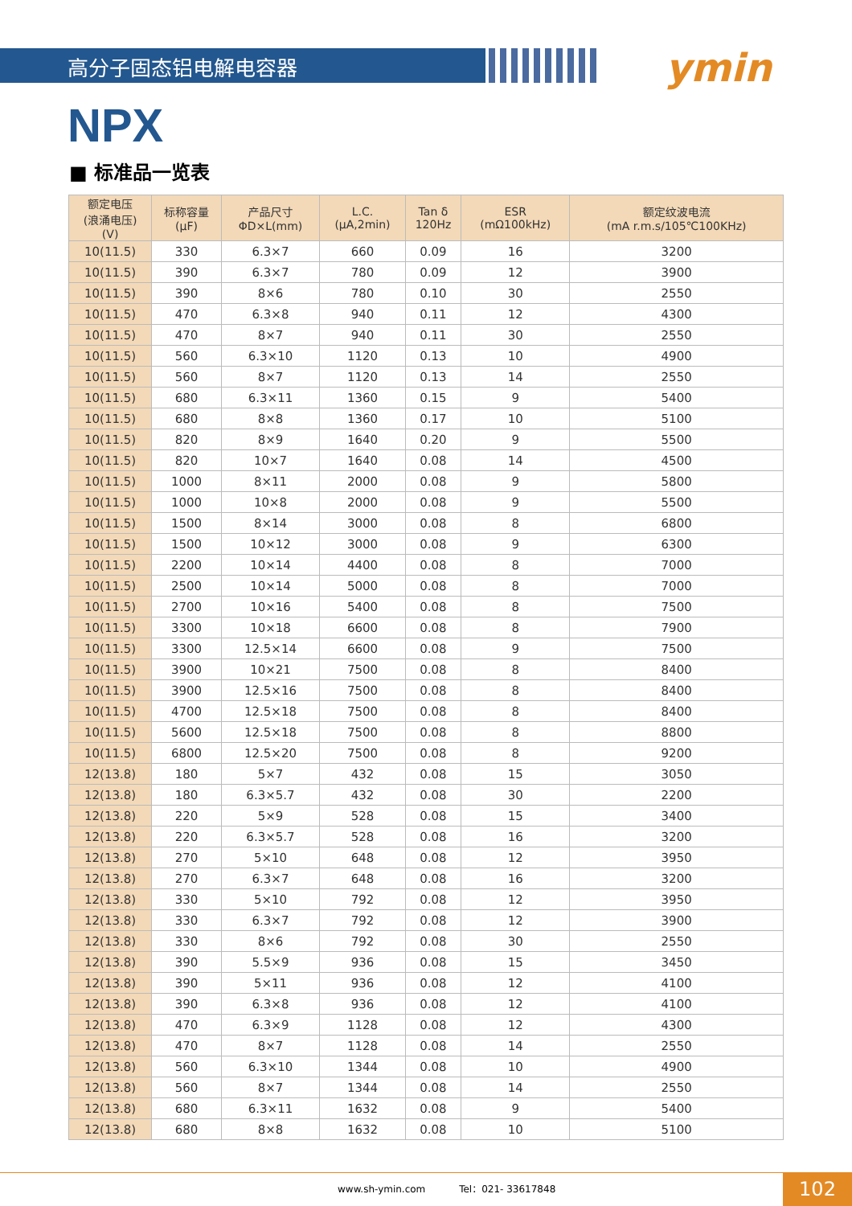高分子固态铝电解电容器
ymin
NPX
■ 标准品一览表
| 额定电压 (浪涌电压) (V) | 标称容量 (μF) | 产品尺寸 ΦD×L(mm) | L.C. (μA,2min) | Tan δ 120Hz | ESR (mΩ100kHz) | 额定纹波电流 (mA r.m.s/105℃100KHz) |
| --- | --- | --- | --- | --- | --- | --- |
| 10(11.5) | 330 | 6.3×7 | 660 | 0.09 | 16 | 3200 |
| 10(11.5) | 390 | 6.3×7 | 780 | 0.09 | 12 | 3900 |
| 10(11.5) | 390 | 8×6 | 780 | 0.10 | 30 | 2550 |
| 10(11.5) | 470 | 6.3×8 | 940 | 0.11 | 12 | 4300 |
| 10(11.5) | 470 | 8×7 | 940 | 0.11 | 30 | 2550 |
| 10(11.5) | 560 | 6.3×10 | 1120 | 0.13 | 10 | 4900 |
| 10(11.5) | 560 | 8×7 | 1120 | 0.13 | 14 | 2550 |
| 10(11.5) | 680 | 6.3×11 | 1360 | 0.15 | 9 | 5400 |
| 10(11.5) | 680 | 8×8 | 1360 | 0.17 | 10 | 5100 |
| 10(11.5) | 820 | 8×9 | 1640 | 0.20 | 9 | 5500 |
| 10(11.5) | 820 | 10×7 | 1640 | 0.08 | 14 | 4500 |
| 10(11.5) | 1000 | 8×11 | 2000 | 0.08 | 9 | 5800 |
| 10(11.5) | 1000 | 10×8 | 2000 | 0.08 | 9 | 5500 |
| 10(11.5) | 1500 | 8×14 | 3000 | 0.08 | 8 | 6800 |
| 10(11.5) | 1500 | 10×12 | 3000 | 0.08 | 9 | 6300 |
| 10(11.5) | 2200 | 10×14 | 4400 | 0.08 | 8 | 7000 |
| 10(11.5) | 2500 | 10×14 | 5000 | 0.08 | 8 | 7000 |
| 10(11.5) | 2700 | 10×16 | 5400 | 0.08 | 8 | 7500 |
| 10(11.5) | 3300 | 10×18 | 6600 | 0.08 | 8 | 7900 |
| 10(11.5) | 3300 | 12.5×14 | 6600 | 0.08 | 9 | 7500 |
| 10(11.5) | 3900 | 10×21 | 7500 | 0.08 | 8 | 8400 |
| 10(11.5) | 3900 | 12.5×16 | 7500 | 0.08 | 8 | 8400 |
| 10(11.5) | 4700 | 12.5×18 | 7500 | 0.08 | 8 | 8400 |
| 10(11.5) | 5600 | 12.5×18 | 7500 | 0.08 | 8 | 8800 |
| 10(11.5) | 6800 | 12.5×20 | 7500 | 0.08 | 8 | 9200 |
| 12(13.8) | 180 | 5×7 | 432 | 0.08 | 15 | 3050 |
| 12(13.8) | 180 | 6.3×5.7 | 432 | 0.08 | 30 | 2200 |
| 12(13.8) | 220 | 5×9 | 528 | 0.08 | 15 | 3400 |
| 12(13.8) | 220 | 6.3×5.7 | 528 | 0.08 | 16 | 3200 |
| 12(13.8) | 270 | 5×10 | 648 | 0.08 | 12 | 3950 |
| 12(13.8) | 270 | 6.3×7 | 648 | 0.08 | 16 | 3200 |
| 12(13.8) | 330 | 5×10 | 792 | 0.08 | 12 | 3950 |
| 12(13.8) | 330 | 6.3×7 | 792 | 0.08 | 12 | 3900 |
| 12(13.8) | 330 | 8×6 | 792 | 0.08 | 30 | 2550 |
| 12(13.8) | 390 | 5.5×9 | 936 | 0.08 | 15 | 3450 |
| 12(13.8) | 390 | 5×11 | 936 | 0.08 | 12 | 4100 |
| 12(13.8) | 390 | 6.3×8 | 936 | 0.08 | 12 | 4100 |
| 12(13.8) | 470 | 6.3×9 | 1128 | 0.08 | 12 | 4300 |
| 12(13.8) | 470 | 8×7 | 1128 | 0.08 | 14 | 2550 |
| 12(13.8) | 560 | 6.3×10 | 1344 | 0.08 | 10 | 4900 |
| 12(13.8) | 560 | 8×7 | 1344 | 0.08 | 14 | 2550 |
| 12(13.8) | 680 | 6.3×11 | 1632 | 0.08 | 9 | 5400 |
| 12(13.8) | 680 | 8×8 | 1632 | 0.08 | 10 | 5100 |
www.sh-ymin.com Tel：021- 33617848
102